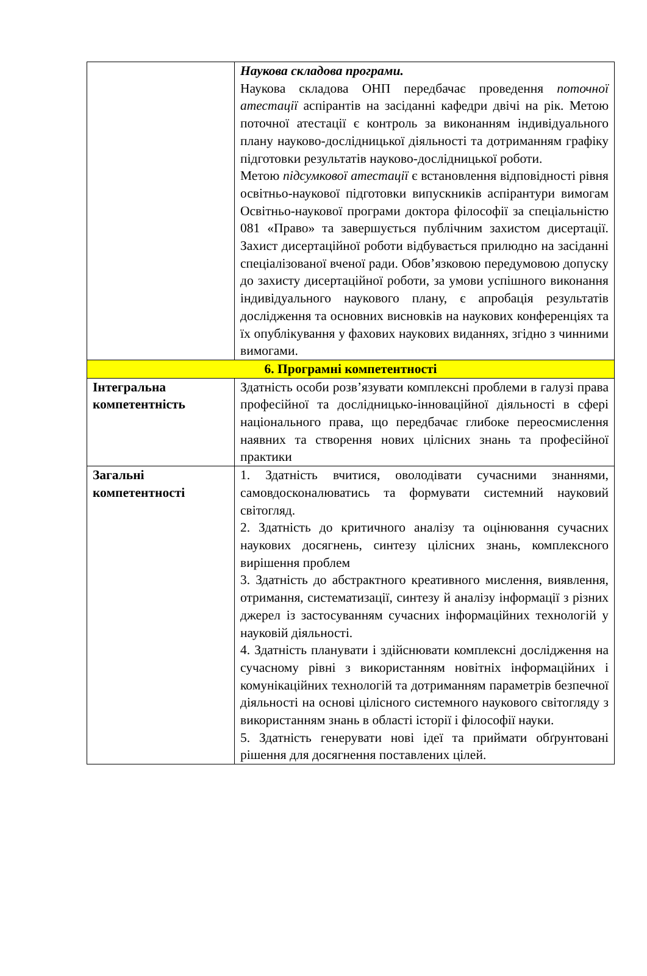| | Наукова складова програми. Наукова складова ОНП передбачає проведення поточної атестації аспірантів на засіданні кафедри двічі на рік. Метою поточної атестації є контроль за виконанням індивідуального плану науково-дослідницької діяльності та дотриманням графіку підготовки результатів науково-дослідницької роботи. Метою підсумкової атестації є встановлення відповідності рівня освітньо-наукової підготовки випускників аспірантури вимогам Освітньо-наукової програми доктора філософії за спеціальністю 081 «Право» та завершується публічним захистом дисертації. Захист дисертаційної роботи відбувається прилюдно на засіданні спеціалізованої вченої ради. Обов’язковою передумовою допуску до захисту дисертаційної роботи, за умови успішного виконання індивідуального наукового плану, є апробація результатів дослідження та основних висновків на наукових конференціях та їх опублікування у фахових наукових виданнях, згідно з чинними вимогами. |
| 6. Програмні компетентності | |
| Інтегральна компетентність | Здатність особи розв’язувати комплексні проблеми в галузі права професійної та дослідницько-інноваційної діяльності в сфері національного права, що передбачає глибоке переосмислення наявних та створення нових цілісних знань та професійної практики |
| Загальні компетентності | 1. Здатність вчитися, оволодівати сучасними знаннями, самовдосконалюватись та формувати системний науковий світогляд. 2. Здатність до критичного аналізу та оцінювання сучасних наукових досягнень, синтезу цілісних знань, комплексного вирішення проблем 3. Здатність до абстрактного креативного мислення, виявлення, отримання, систематизації, синтезу й аналізу інформації з різних джерел із застосуванням сучасних інформаційних технологій у науковій діяльності. 4. Здатність планувати і здійснювати комплексні дослідження на сучасному рівні з використанням новітніх інформаційних і комунікаційних технологій та дотриманням параметрів безпечної діяльності на основі цілісного системного наукового світогляду з використанням знань в області історії і філософії науки. 5. Здатність генерувати нові ідеї та приймати обґрунтовані рішення для досягнення поставлених цілей. |